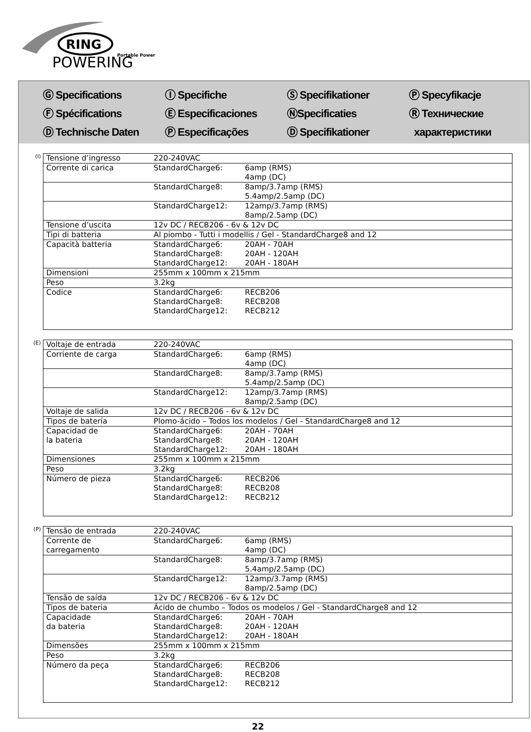RING
Portable Power
POWERING
Ⓖ Specifications
Ⓕ Spécifications
Ⓓ Technische Daten
Ⓘ Specifiche
Ⓔ Especificaciones
Ⓟ Especificações
Ⓢ Specifikationer
ⓃSpecificaties
Ⓓ Specifikationer
Ⓟ Specyfikacje
Ⓡ Технические
характеристики
(I)
| Tensione d’ingresso | 220-240VAC | |
| Corrente di carica | StandardCharge6: | 6amp (RMS) 4amp (DC) |
| | StandardCharge8: | 8amp/3.7amp (RMS) 5.4amp/2.5amp (DC) |
| | StandardCharge12: | 12amp/3.7amp (RMS) 8amp/2.5amp (DC) |
| Tensione d’uscita | 12v DC / RECB206 - 6v & 12v DC | |
| Tipi di batteria | Al piombo - Tutti i modellis / Gel - StandardCharge8 and 12 | |
| Capacità batteria | StandardCharge6: StandardCharge8: StandardCharge12: | 20AH - 70AH 20AH - 120AH 20AH - 180AH |
| Dimensioni | 255mm x 100mm x 215mm | |
| Peso | 3.2kg | |
| Codice | StandardCharge6: StandardCharge8: StandardCharge12: | RECB206 RECB208 RECB212 |
(E)
| Voltaje de entrada | 220-240VAC | |
| Corriente de carga | StandardCharge6: | 6amp (RMS) 4amp (DC) |
| | StandardCharge8: | 8amp/3.7amp (RMS) 5.4amp/2.5amp (DC) |
| | StandardCharge12: | 12amp/3.7amp (RMS) 8amp/2.5amp (DC) |
| Voltaje de salida | 12v DC / RECB206 - 6v & 12v DC | |
| Tipos de batería | Plomo-ácido – Todos los modelos / Gel - StandardCharge8 and 12 | |
| Capacidad de la bateria | StandardCharge6: StandardCharge8: StandardCharge12: | 20AH - 70AH 20AH - 120AH 20AH - 180AH |
| Dimensiones | 255mm x 100mm x 215mm | |
| Peso | 3.2kg | |
| Número de pieza | StandardCharge6: StandardCharge8: StandardCharge12: | RECB206 RECB208 RECB212 |
(P)
| Tensão de entrada | 220-240VAC | |
| Corrente de carregamento | StandardCharge6: | 6amp (RMS) 4amp (DC) |
| | StandardCharge8: | 8amp/3.7amp (RMS) 5.4amp/2.5amp (DC) |
| | StandardCharge12: | 12amp/3.7amp (RMS) 8amp/2.5amp (DC) |
| Tensão de saída | 12v DC / RECB206 - 6v & 12v DC | |
| Tipos de bateria | Ácido de chumbo – Todos os modelos / Gel - StandardCharge8 and 12 | |
| Capacidade da bateria | StandardCharge6: StandardCharge8: StandardCharge12: | 20AH - 70AH 20AH - 120AH 20AH - 180AH |
| Dimensões | 255mm x 100mm x 215mm | |
| Peso | 3.2kg | |
| Número da peça | StandardCharge6: StandardCharge8: StandardCharge12: | RECB206 RECB208 RECB212 |
22